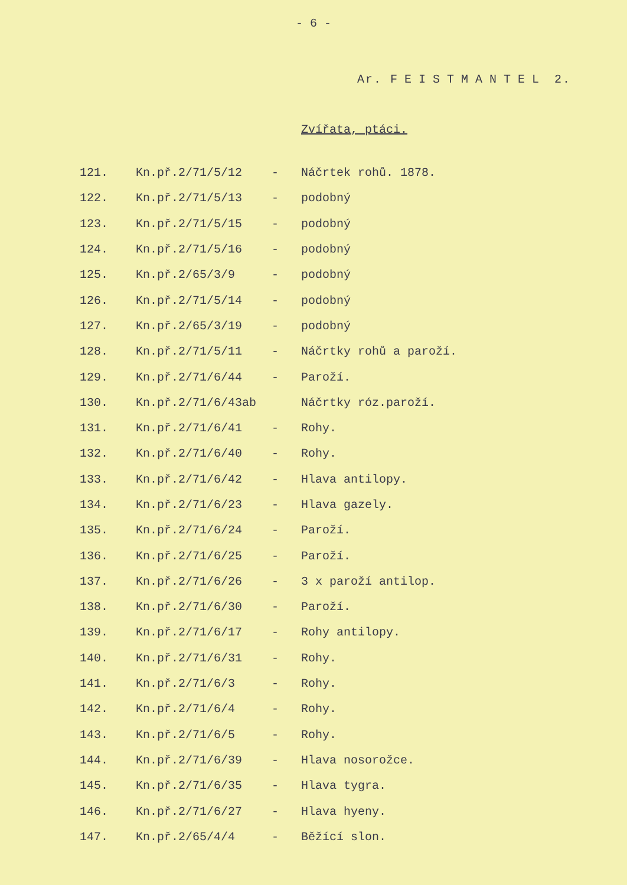- 6 -
Ar. FEISTMANTEL 2.
Zvířata, ptáci.
| 121. | Kn.př.2/71/5/12 | - | Náčrtek rohů. 1878. |
| 122. | Kn.př.2/71/5/13 | - | podobný |
| 123. | Kn.př.2/71/5/15 | - | podobný |
| 124. | Kn.př.2/71/5/16 | - | podobný |
| 125. | Kn.př.2/65/3/9 | - | podobný |
| 126. | Kn.př.2/71/5/14 | - | podobný |
| 127. | Kn.př.2/65/3/19 | - | podobný |
| 128. | Kn.př.2/71/5/11 | - | Náčrtky rohů a paroží. |
| 129. | Kn.př.2/71/6/44 | - | Paroží. |
| 130. | Kn.př.2/71/6/43ab | | Náčrtky róz.paroží. |
| 131. | Kn.př.2/71/6/41 | - | Rohy. |
| 132. | Kn.př.2/71/6/40 | - | Rohy. |
| 133. | Kn.př.2/71/6/42 | - | Hlava antilopy. |
| 134. | Kn.př.2/71/6/23 | - | Hlava gazely. |
| 135. | Kn.př.2/71/6/24 | - | Paroží. |
| 136. | Kn.př.2/71/6/25 | - | Paroží. |
| 137. | Kn.př.2/71/6/26 | - | 3 x paroží antilop. |
| 138. | Kn.př.2/71/6/30 | - | Paroží. |
| 139. | Kn.př.2/71/6/17 | - | Rohy antilopy. |
| 140. | Kn.př.2/71/6/31 | - | Rohy. |
| 141. | Kn.př.2/71/6/3 | - | Rohy. |
| 142. | Kn.př.2/71/6/4 | - | Rohy. |
| 143. | Kn.př.2/71/6/5 | - | Rohy. |
| 144. | Kn.př.2/71/6/39 | - | Hlava nosorožce. |
| 145. | Kn.př.2/71/6/35 | - | Hlava tygra. |
| 146. | Kn.př.2/71/6/27 | - | Hlava hyeny. |
| 147. | Kn.př.2/65/4/4 | - | Běžící slon. |